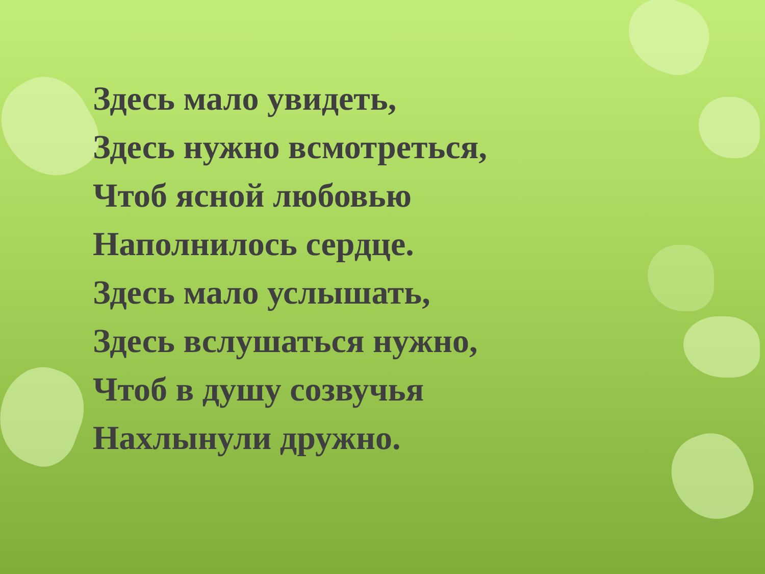Здесь мало увидеть,
Здесь нужно всмотреться,
Чтоб ясной любовью
Наполнилось сердце.
Здесь мало услышать,
Здесь вслушаться нужно,
Чтоб в душу созвучья
Нахлынули дружно.